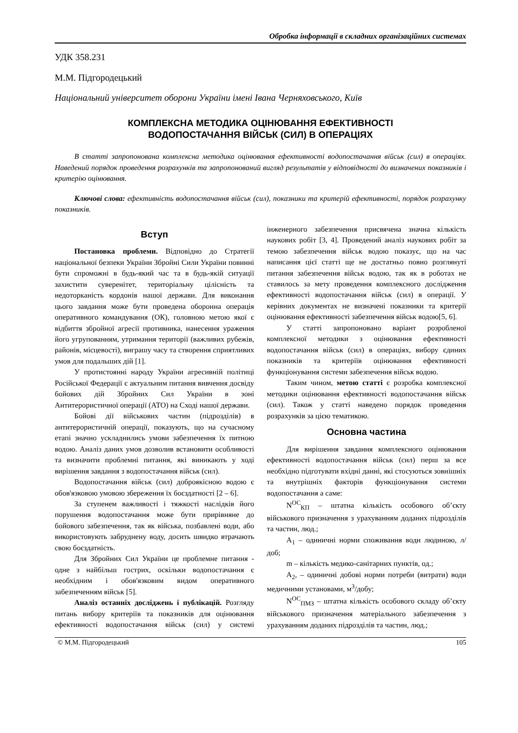Обробка інформації в складних організаційних системах
УДК 358.231
М.М. Підгородецький
Національний університет оборони України імені Івана Черняховського, Київ
КОМПЛЕКСНА МЕТОДИКА ОЦІНЮВАННЯ ЕФЕКТИВНОСТІ
ВОДОПОСТАЧАННЯ ВІЙСЬК (СИЛ) В ОПЕРАЦІЯХ
В статті запропонована комплексна методика оцінювання ефективності водопостачання військ (сил) в операціях. Наведений порядок проведення розрахунків та запропонований вигляд результатів у відповідності до визначених показників і критерію оцінювання.
Ключові слова: ефективність водопостачання військ (сил), показники та критерій ефективності, порядок розрахунку показників.
Вступ
Постановка проблеми. Відповідно до Стратегії національної безпеки України Збройні Сили України повинні бути спроможні в будь-який час та в будь-якій ситуації захистити суверенітет, територіальну цілісність та недоторканість кордонів нашої держави. Для виконання цього завдання може бути проведена оборонна операція оперативного командування (ОК), головною метою якої є відбиття збройної агресії противника, нанесення ураження його угрупованням, утримання території (важливих рубежів, районів, місцевості), виграшу часу та створення сприятливих умов для подальших дій [1].
У протистоянні народу України агресивній політиці Російської Федерації є актуальним питання вивчення досвіду бойових дій Збройних Сил України в зоні Антитерористичної операції (АТО) на Сході нашої держави.
Бойові дії військових частин (підрозділів) в антитерористичній операції, показують, що на сучасному етапі значно ускладнились умови забезпечення їх питною водою. Аналіз даних умов дозволив встановити особливості та визначити проблемні питання, які виникають у ході вирішення завдання з водопостачання військ (сил).
Водопостачання військ (сил) доброякісною водою є обов'язковою умовою збереження їх боєздатності [2 – 6].
За ступенем важливості і тяжкості наслідків його порушення водопостачання може бути прирівняне до бойового забезпечення, так як війська, позбавлені води, або використовують забруднену воду, досить швидко втрачають свою боєздатність.
Для Збройних Сил України це проблемне питання - одне з найбільш гострих, оскільки водопостачання є необхідним і обов'язковим видом оперативного забезпеченням військ [5].
Аналіз останніх досліджень і публікацій. Розгляду питань вибору критеріїв та показників для оцінювання ефективності водопостачання військ (сил) у системі інженерного забезпечення присвячена значна кількість наукових робіт [3, 4]. Проведений аналіз наукових робіт за темою забезпечення військ водою показує, що на час написання цієї статті ще не достатньо повно розглянуті питання забезпечення військ водою, так як в роботах не ставилось за мету проведення комплексного дослідження ефективності водопостачання військ (сил) в операції. У керівних документах не визначені показники та критерії оцінювання ефективності забезпечення військ водою[5, 6].
У статті запропоновано варіант розробленої комплексної методики з оцінювання ефективності водопостачання військ (сил) в операціях, вибору єдиних показників та критеріїв оцінювання ефективності функціонування системи забезпечення військ водою.
Таким чином, метою статті є розробка комплексної методики оцінювання ефективності водопостачання військ (сил). Також у статті наведено порядок проведення розрахунків за цією тематикою.
Основна частина
Для вирішення завдання комплексного оцінювання ефективності водопостачання військ (сил) перш за все необхідно підготувати вхідні данні, які стосуються зовнішніх та внутрішніх факторів функціонування системи водопостачання а саме:
N<sup>ОС</sup><sub>КП</sub> – штатна кількість особового об’єкту військового призначення з урахуванням доданих підрозділів та частин, люд.;
A<sub>1</sub> – одиничні норми споживання води людиною, л/доб;
m – кількість медико-санітарних пунктів, од.;
A<sub>2</sub>, – одиничні добові норми потреби (витрати) води медичними установами, м<sup>3</sup>/добу;
N<sup>ОС</sup><sub>ПМЗ</sub> – штатна кількість особового складу об’єкту військового призначення матеріального забезпечення з урахуванням доданих підрозділів та частин, люд.;
© М.М. Підгородецький 105